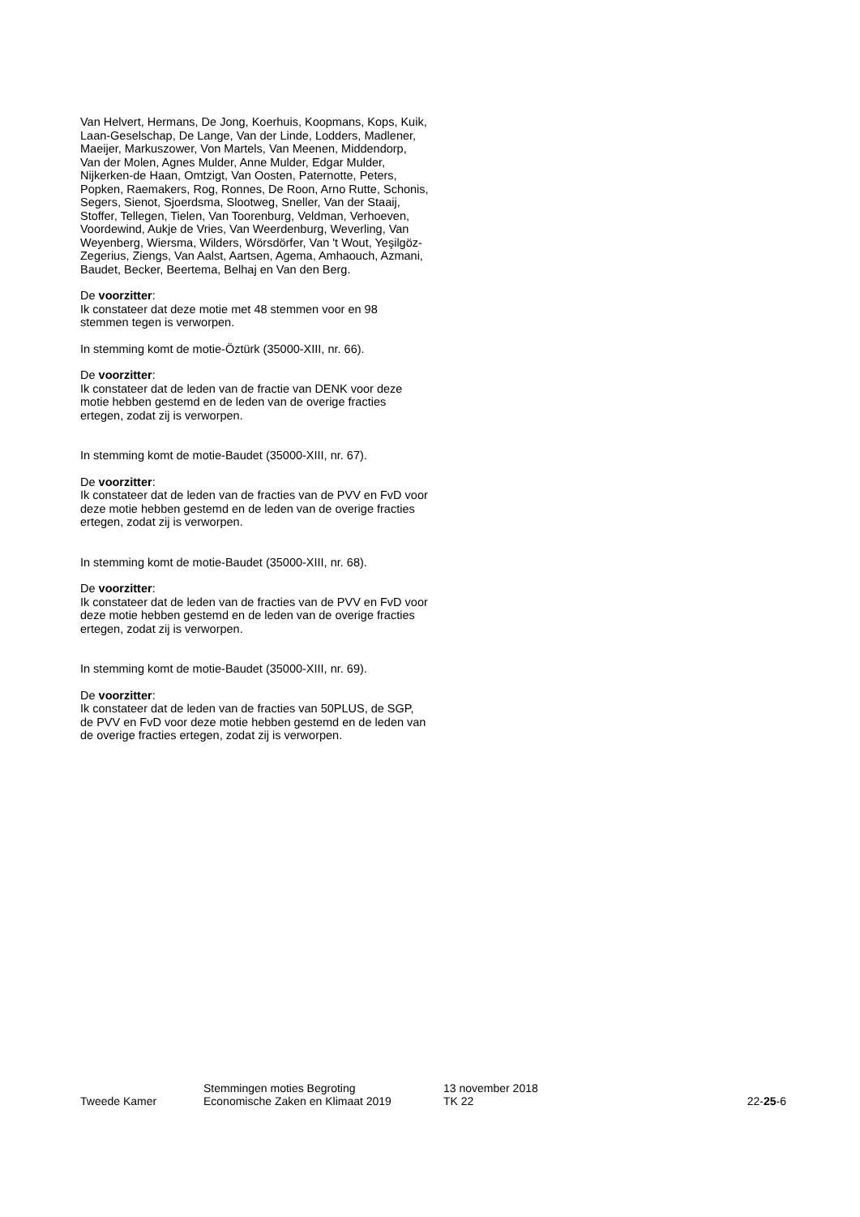Van Helvert, Hermans, De Jong, Koerhuis, Koopmans, Kops, Kuik, Laan-Geselschap, De Lange, Van der Linde, Lodders, Madlener, Maeijer, Markuszower, Von Martels, Van Meenen, Middendorp, Van der Molen, Agnes Mulder, Anne Mulder, Edgar Mulder, Nijkerken-de Haan, Omtzigt, Van Oosten, Paternotte, Peters, Popken, Raemakers, Rog, Ronnes, De Roon, Arno Rutte, Schonis, Segers, Sienot, Sjoerdsma, Slootweg, Sneller, Van der Staaij, Stoffer, Tellegen, Tielen, Van Toorenburg, Veldman, Verhoeven, Voordewind, Aukje de Vries, Van Weerdenburg, Weverling, Van Weyenberg, Wiersma, Wilders, Wörsdörfer, Van 't Wout, Yeşilgöz-Zegerius, Ziengs, Van Aalst, Aartsen, Agema, Amhaouch, Azmani, Baudet, Becker, Beertema, Belhaj en Van den Berg.
De voorzitter:
Ik constateer dat deze motie met 48 stemmen voor en 98 stemmen tegen is verworpen.
In stemming komt de motie-Öztürk (35000-XIII, nr. 66).
De voorzitter:
Ik constateer dat de leden van de fractie van DENK voor deze motie hebben gestemd en de leden van de overige fracties ertegen, zodat zij is verworpen.
In stemming komt de motie-Baudet (35000-XIII, nr. 67).
De voorzitter:
Ik constateer dat de leden van de fracties van de PVV en FvD voor deze motie hebben gestemd en de leden van de overige fracties ertegen, zodat zij is verworpen.
In stemming komt de motie-Baudet (35000-XIII, nr. 68).
De voorzitter:
Ik constateer dat de leden van de fracties van de PVV en FvD voor deze motie hebben gestemd en de leden van de overige fracties ertegen, zodat zij is verworpen.
In stemming komt de motie-Baudet (35000-XIII, nr. 69).
De voorzitter:
Ik constateer dat de leden van de fracties van 50PLUS, de SGP, de PVV en FvD voor deze motie hebben gestemd en de leden van de overige fracties ertegen, zodat zij is verworpen.
Tweede Kamer Stemmingen moties Begroting
Economische Zaken en Klimaat 2019
13 november 2018
TK 22
22-25-6